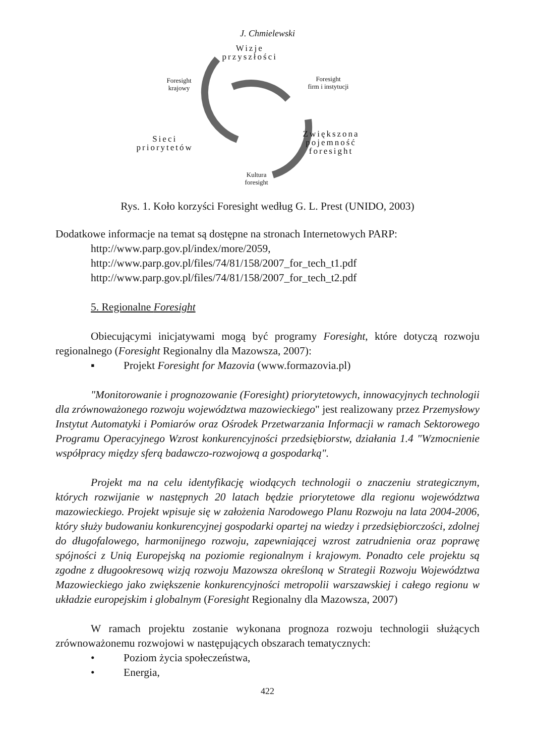J. Chmielewski
Wizje
przyszłości
Foresight
krajowy
Foresight
firm i instytucji
Sieci
priorytetów
Zwiększona
pojemność
foresight
Kultura
foresight
Rys. 1. Koło korzyści Foresight według G. L. Prest (UNIDO, 2003)
Dodatkowe informacje na temat są dostępne na stronach Internetowych PARP:
http://www.parp.gov.pl/index/more/2059,
http://www.parp.gov.pl/files/74/81/158/2007_for_tech_t1.pdf
http://www.parp.gov.pl/files/74/81/158/2007_for_tech_t2.pdf
5. Regionalne Foresight
Obiecującymi inicjatywami mogą być programy Foresight, które dotyczą rozwoju regionalnego (Foresight Regionalny dla Mazowsza, 2007):
▪ Projekt Foresight for Mazovia (www.formazovia.pl)
"Monitorowanie i prognozowanie (Foresight) priorytetowych, innowacyjnych technologii dla zrównoważonego rozwoju województwa mazowieckiego" jest realizowany przez Przemysłowy Instytut Automatyki i Pomiarów oraz Ośrodek Przetwarzania Informacji w ramach Sektorowego Programu Operacyjnego Wzrost konkurencyjności przedsiębiorstw, działania 1.4 "Wzmocnienie współpracy między sferą badawczo-rozwojową a gospodarką".
Projekt ma na celu identyfikację wiodących technologii o znaczeniu strategicznym, których rozwijanie w następnych 20 latach będzie priorytetowe dla regionu województwa mazowieckiego. Projekt wpisuje się w założenia Narodowego Planu Rozwoju na lata 2004-2006, który służy budowaniu konkurencyjnej gospodarki opartej na wiedzy i przedsiębiorczości, zdolnej do długofalowego, harmonijnego rozwoju, zapewniającej wzrost zatrudnienia oraz poprawę spójności z Unią Europejską na poziomie regionalnym i krajowym. Ponadto cele projektu są zgodne z długookresową wizją rozwoju Mazowsza określoną w Strategii Rozwoju Województwa Mazowieckiego jako zwiększenie konkurencyjności metropolii warszawskiej i całego regionu w układzie europejskim i globalnym (Foresight Regionalny dla Mazowsza, 2007)
W ramach projektu zostanie wykonana prognoza rozwoju technologii służących zrównoważonemu rozwojowi w następujących obszarach tematycznych:
• Poziom życia społeczeństwa,
• Energia,
422